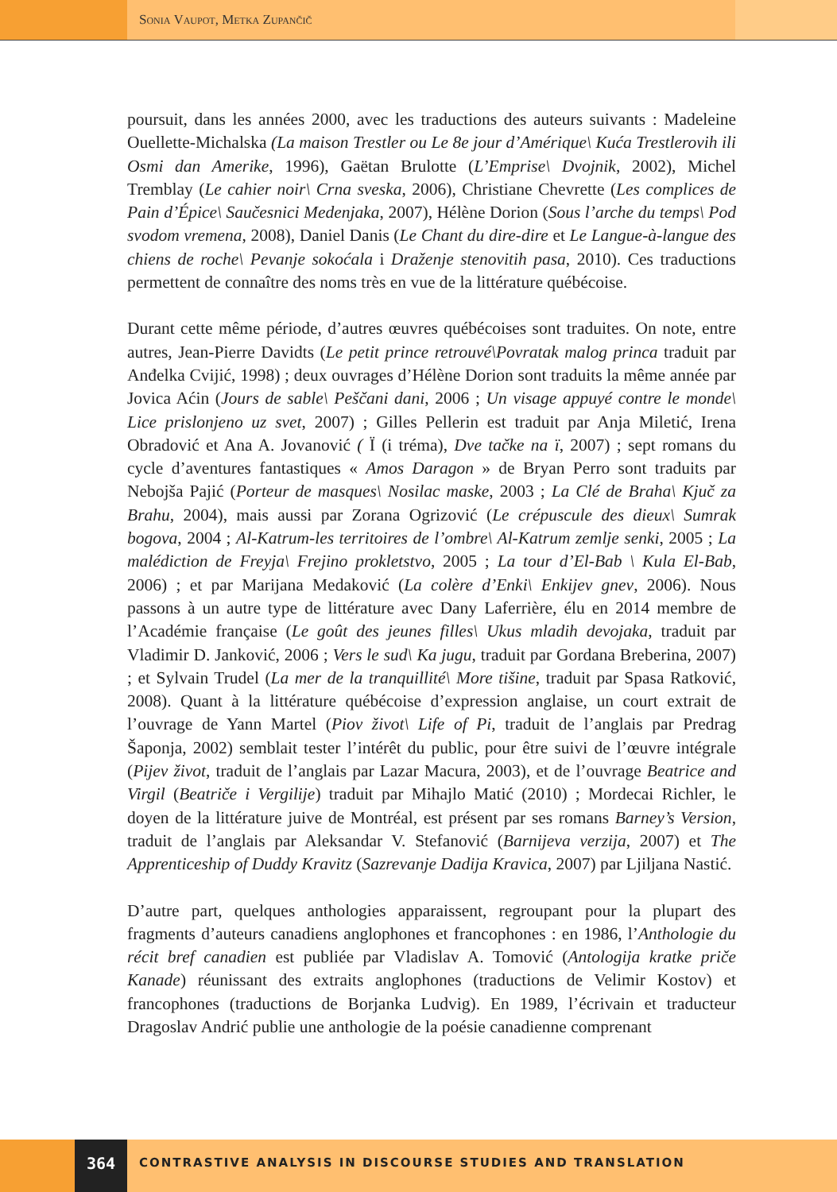Sonia Vaupot, Metka Zupančič
poursuit, dans les années 2000, avec les traductions des auteurs suivants : Madeleine Ouellette-Michalska (La maison Trestler ou Le 8e jour d’Amérique\ Kuća Trestlerovih ili Osmi dan Amerike, 1996), Gaëtan Brulotte (L’Emprise\ Dvojnik, 2002), Michel Tremblay (Le cahier noir\ Crna sveska, 2006), Christiane Chevrette (Les complices de Pain d’Épice\ Saučesnici Medenjaka, 2007), Hélène Dorion (Sous l’arche du temps\ Pod svodom vremena, 2008), Daniel Danis (Le Chant du dire-dire et Le Langue-à-langue des chiens de roche\ Pevanje sokoćala i Draženje stenovitih pasa, 2010). Ces traductions permettent de connaître des noms très en vue de la littérature québécoise.
Durant cette même période, d’autres œuvres québécoises sont traduites. On note, entre autres, Jean-Pierre Davidts (Le petit prince retrouvé\Povratak malog princa traduit par Anđelka Cvijić, 1998) ; deux ouvrages d’Hélène Dorion sont traduits la même année par Jovica Aćin (Jours de sable\ Peščani dani, 2006 ; Un visage appuyé contre le monde\ Lice prislonjeno uz svet, 2007) ; Gilles Pellerin est traduit par Anja Miletić, Irena Obradović et Ana A. Jovanović ( Ï (i tréma), Dve tačke na ï, 2007) ; sept romans du cycle d’aventures fantastiques « Amos Daragon » de Bryan Perro sont traduits par Nebojša Pajić (Porteur de masques\ Nosilac maske, 2003 ; La Clé de Braha\ Kjuč za Brahu, 2004), mais aussi par Zorana Ogrizović (Le crépuscule des dieux\ Sumrak bogova, 2004 ; Al-Katrum-les territoires de l’ombre\ Al-Katrum zemlje senki, 2005 ; La malédiction de Freyja\ Frejino prokletstvo, 2005 ; La tour d’El-Bab \ Kula El-Bab, 2006) ; et par Marijana Medaković (La colère d’Enki\ Enkijev gnev, 2006). Nous passons à un autre type de littérature avec Dany Laferrière, élu en 2014 membre de l’Académie française (Le goût des jeunes filles\ Ukus mladih devojaka, traduit par Vladimir D. Janković, 2006 ; Vers le sud\ Ka jugu, traduit par Gordana Breberina, 2007) ; et Sylvain Trudel (La mer de la tranquillité\ More tišine, traduit par Spasa Ratković, 2008). Quant à la littérature québécoise d’expression anglaise, un court extrait de l’ouvrage de Yann Martel (Piov život\ Life of Pi, traduit de l’anglais par Predrag Šaponja, 2002) semblait tester l’intérêt du public, pour être suivi de l’œuvre intégrale (Pijev život, traduit de l’anglais par Lazar Macura, 2003), et de l’ouvrage Beatrice and Virgil (Beatriče i Vergilije) traduit par Mihajlo Matić (2010) ; Mordecai Richler, le doyen de la littérature juive de Montréal, est présent par ses romans Barney’s Version, traduit de l’anglais par Aleksandar V. Stefanović (Barnijeva verzija, 2007) et The Apprenticeship of Duddy Kravitz (Sazrevanje Dadija Kravica, 2007) par Ljiljana Nastić.
D’autre part, quelques anthologies apparaissent, regroupant pour la plupart des fragments d’auteurs canadiens anglophones et francophones : en 1986, l’Anthologie du récit bref canadien est publiée par Vladislav A. Tomović (Antologija kratke priče Kanade) réunissant des extraits anglophones (traductions de Velimir Kostov) et francophones (traductions de Borjanka Ludvig). En 1989, l’écrivain et traducteur Dragoslav Andrić publie une anthologie de la poésie canadienne comprenant
364
CONTRASTIVE ANALYSIS IN DISCOURSE STUDIES AND TRANSLATION